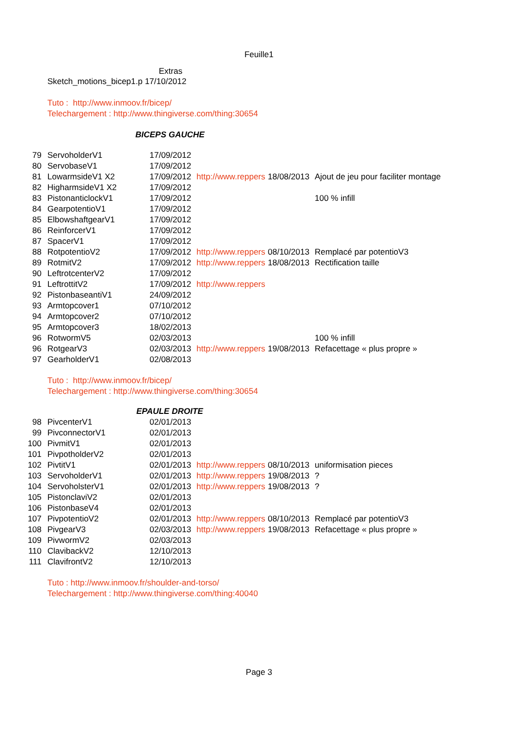Feuille1
Extras
Sketch_motions_bicep1.p 17/10/2012
Tuto : http://www.inmoov.fr/bicep/
Telechargement : http://www.thingiverse.com/thing:30654
BICEPS GAUCHE
| 79 | ServoholderV1 | 17/09/2012 | | | |
| 80 | ServobaseV1 | 17/09/2012 | | | |
| 81 | LowarmsideV1 X2 | 17/09/2012 | http://www.reppers | 18/08/2013 | Ajout de jeu pour faciliter montage |
| 82 | HigharmsideV1 X2 | 17/09/2012 | | | |
| 83 | PistonanticlockV1 | 17/09/2012 | | | 100 % infill |
| 84 | GearpotentioV1 | 17/09/2012 | | | |
| 85 | ElbowshaftgearV1 | 17/09/2012 | | | |
| 86 | ReinforcerV1 | 17/09/2012 | | | |
| 87 | SpacerV1 | 17/09/2012 | | | |
| 88 | RotpotentioV2 | 17/09/2012 | http://www.reppers | 08/10/2013 | Remplacé par potentioV3 |
| 89 | RotmitV2 | 17/09/2012 | http://www.reppers | 18/08/2013 | Rectification taille |
| 90 | LeftrotcenterV2 | 17/09/2012 | | | |
| 91 | LeftrottitV2 | 17/09/2012 | http://www.reppers | | |
| 92 | PistonbaseantiV1 | 24/09/2012 | | | |
| 93 | Armtopcover1 | 07/10/2012 | | | |
| 94 | Armtopcover2 | 07/10/2012 | | | |
| 95 | Armtopcover3 | 18/02/2013 | | | |
| 96 | RotwormV5 | 02/03/2013 | | | 100 % infill |
| 96 | RotgearV3 | 02/03/2013 | http://www.reppers | 19/08/2013 | Refacettage « plus propre » |
| 97 | GearholderV1 | 02/08/2013 | | | |
Tuto : http://www.inmoov.fr/bicep/
Telechargement : http://www.thingiverse.com/thing:30654
EPAULE DROITE
| 98 | PivcenterV1 | 02/01/2013 | | | |
| 99 | PivconnectorV1 | 02/01/2013 | | | |
| 100 | PivmitV1 | 02/01/2013 | | | |
| 101 | PivpotholderV2 | 02/01/2013 | | | |
| 102 | PivtitV1 | 02/01/2013 | http://www.reppers | 08/10/2013 | uniformisation pieces |
| 103 | ServoholderV1 | 02/01/2013 | http://www.reppers | 19/08/2013 | ? |
| 104 | ServoholsterV1 | 02/01/2013 | http://www.reppers | 19/08/2013 | ? |
| 105 | PistonclaviV2 | 02/01/2013 | | | |
| 106 | PistonbaseV4 | 02/01/2013 | | | |
| 107 | PivpotentioV2 | 02/01/2013 | http://www.reppers | 08/10/2013 | Remplacé par potentioV3 |
| 108 | PivgearV3 | 02/03/2013 | http://www.reppers | 19/08/2013 | Refacettage « plus propre » |
| 109 | PivwormV2 | 02/03/2013 | | | |
| 110 | ClavibackV2 | 12/10/2013 | | | |
| 111 | ClavifrontV2 | 12/10/2013 | | | |
Tuto : http://www.inmoov.fr/shoulder-and-torso/
Telechargement : http://www.thingiverse.com/thing:40040
Page 3